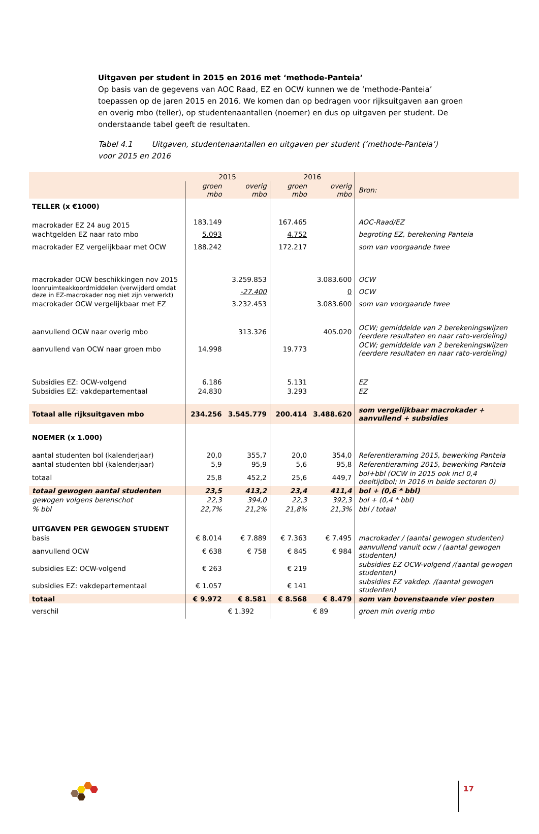Uitgaven per student in 2015 en 2016 met ‘methode-Panteia’
Op basis van de gegevens van AOC Raad, EZ en OCW kunnen we de ‘methode-Panteia’ toepassen op de jaren 2015 en 2016. We komen dan op bedragen voor rijksuitgaven aan groen en overig mbo (teller), op studentenaantallen (noemer) en dus op uitgaven per student. De onderstaande tabel geeft de resultaten.
Tabel 4.1 Uitgaven, studentenaantallen en uitgaven per student (‘methode-Panteia’) voor 2015 en 2016
| | 2015 | | 2016 | | |
| | groen mbo | overig mbo | groen mbo | overig mbo | Bron: |
| TELLER (x €1000) | | | | | |
| macrokader EZ 24 aug 2015 | 183.149 | | 167.465 | | AOC-Raad/EZ |
| wachtgelden EZ naar rato mbo | 5.093 | | 4.752 | | begroting EZ, berekening Panteia |
| macrokader EZ vergelijkbaar met OCW | 188.242 | | 172.217 | | som van voorgaande twee |
| macrokader OCW beschikkingen nov 2015 | | 3.259.853 | | 3.083.600 | OCW |
| loonruimteakkoordmiddelen (verwijderd omdat deze in EZ-macrokader nog niet zijn verwerkt) | | -27.400 | | 0 | OCW |
| macrokader OCW vergelijkbaar met EZ | | 3.232.453 | | 3.083.600 | som van voorgaande twee |
| aanvullend OCW naar overig mbo | | 313.326 | | 405.020 | OCW; gemiddelde van 2 berekeningswijzen (eerdere resultaten en naar rato-verdeling) |
| aanvullend van OCW naar groen mbo | 14.998 | | 19.773 | | OCW; gemiddelde van 2 berekeningswijzen (eerdere resultaten en naar rato-verdeling) |
| Subsidies EZ: OCW-volgend | 6.186 | | 5.131 | | EZ |
| Subsidies EZ: vakdepartementaal | 24.830 | | 3.293 | | EZ |
| Totaal alle rijksuitgaven mbo | 234.256 | 3.545.779 | 200.414 | 3.488.620 | som vergelijkbaar macrokader + aanvullend + subsidies |
| NOEMER (x 1.000) | | | | | |
| aantal studenten bol (kalenderjaar) | 20,0 | 355,7 | 20,0 | 354,0 | Referentieraming 2015, bewerking Panteia |
| aantal studenten bbl (kalenderjaar) | 5,9 | 95,9 | 5,6 | 95,8 | Referentieraming 2015, bewerking Panteia |
| totaal | 25,8 | 452,2 | 25,6 | 449,7 | bol+bbl (OCW in 2015 ook incl 0,4 deeltijdbol; in 2016 in beide sectoren 0) |
| totaal gewogen aantal studenten | 23,5 | 413,2 | 23,4 | 411,4 | bol + (0,6 * bbl) |
| gewogen volgens berenschot | 22,3 | 394,0 | 22,3 | 392,3 | bol + (0,4 * bbl) |
| % bbl | 22,7% | 21,2% | 21,8% | 21,3% | bbl / totaal |
| UITGAVEN PER GEWOGEN STUDENT | | | | | |
| basis | € 8.014 | € 7.889 | € 7.363 | € 7.495 | macrokader / (aantal gewogen studenten) |
| aanvullend OCW | € 638 | € 758 | € 845 | € 984 | aanvullend vanuit ocw / (aantal gewogen studenten) |
| subsidies EZ: OCW-volgend | € 263 | | € 219 | | subsidies EZ OCW-volgend /(aantal gewogen studenten) |
| subsidies EZ: vakdepartementaal | € 1.057 | | € 141 | | subsidies EZ vakdep. /(aantal gewogen studenten) |
| totaal | € 9.972 | € 8.581 | € 8.568 | € 8.479 | som van bovenstaande vier posten |
| verschil | | € 1.392 | | € 89 | groen min overig mbo |
17